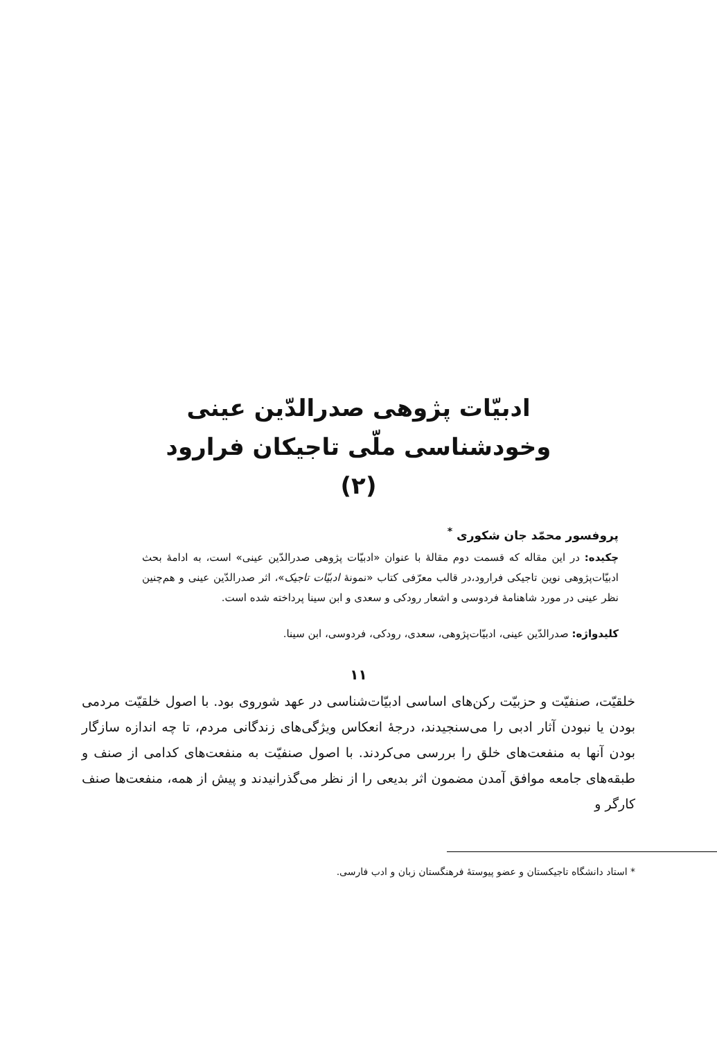ادبیّات پژوهی صدرالدّین عینی
وخودشناسی ملّی تاجیکان فرارود
(۲)
پروفسور محمّد جان شکوری <sup>*</sup>
چکیده: در این مقاله که قسمت دوم مقالهٔ با عنوان «ادبیّات پژوهی صدرالدّین عینی» است، به ادامهٔ بحث ادبیّات‌پژوهی نوین تاجیکی فرارود،در قالب معرّفی کتاب «نمونهٔ ادبیّات تاجیک»، اثر صدرالدّین عینی و هم‌چنین نظر عینی در مورد شاهنامهٔ فردوسی و اشعار رودکی و سعدی و ابن سینا پرداخته شده است.
کلیدواژه: صدرالدّین عینی، ادبیّات‌پژوهی، سعدی، رودکی، فردوسی، ابن سینا.
۱۱
خلقیّت، صنفیّت و حزبیّت رکن‌های اساسی ادبیّات‌شناسی در عهد شوروی بود. با اصول خلقیّت مردمی بودن یا نبودن آثار ادبی را می‌سنجیدند، درجهٔ انعکاس ویژگی‌های زندگانی مردم، تا چه اندازه سازگار بودن آنها به منفعت‌های خلق را بررسی می‌کردند. با اصول صنفیّت به منفعت‌های کدامی از صنف و طبقه‌های جامعه موافق آمدن مضمون اثر بدیعی را از نظر می‌گذرانیدند و پیش از همه، منفعت‌ها صنف کارگر و
* استاد دانشگاه تاجیکستان و عضو پیوستهٔ فرهنگستان زبان و ادب فارسی.